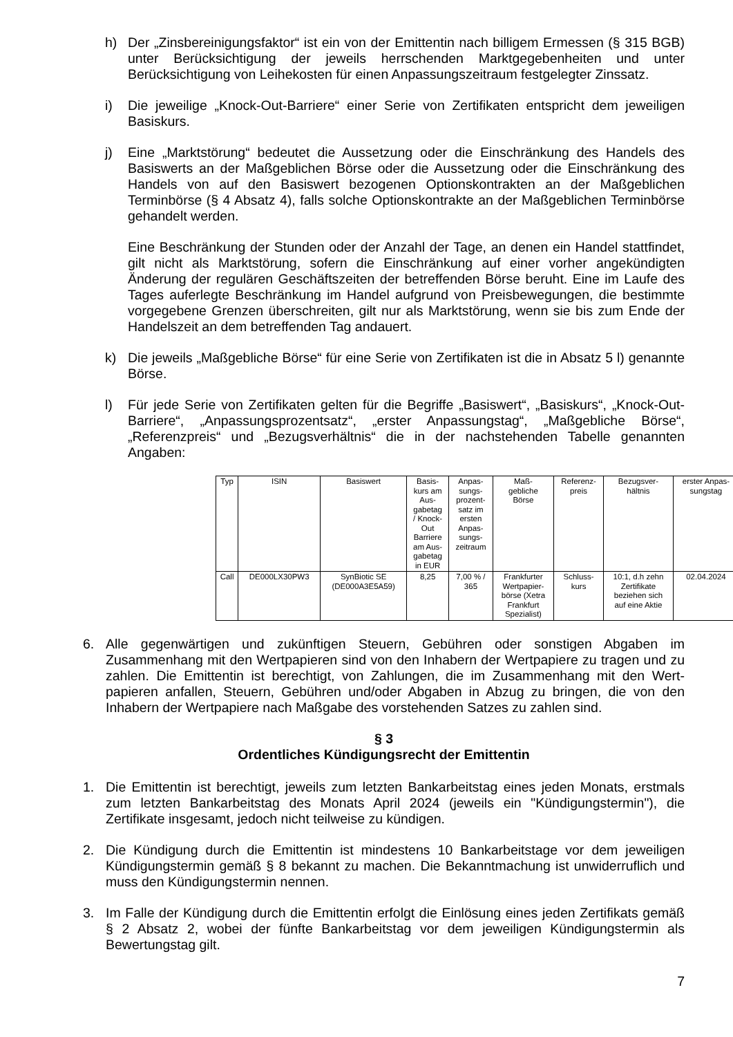h) Der „Zinsbereinigungsfaktor“ ist ein von der Emittentin nach billigem Ermessen (§ 315 BGB) unter Berücksichtigung der jeweils herrschenden Marktgegebenheiten und unter Berücksichtigung von Leihekosten für einen Anpassungszeitraum festgelegter Zinssatz.
i) Die jeweilige „Knock-Out-Barriere“ einer Serie von Zertifikaten entspricht dem jeweiligen Basiskurs.
j) Eine „Marktstörung“ bedeutet die Aussetzung oder die Einschränkung des Handels des Basiswerts an der Maßgeblichen Börse oder die Aussetzung oder die Einschränkung des Handels von auf den Basiswert bezogenen Optionskontrakten an der Maßgeblichen Terminbörse (§ 4 Absatz 4), falls solche Optionskontrakte an der Maßgeblichen Terminbörse gehandelt werden.
Eine Beschränkung der Stunden oder der Anzahl der Tage, an denen ein Handel stattfindet, gilt nicht als Marktstörung, sofern die Einschränkung auf einer vorher angekündigten Änderung der regulären Geschäftszeiten der betreffenden Börse beruht. Eine im Laufe des Tages auferlegte Beschränkung im Handel aufgrund von Preisbewegungen, die bestimmte vorgegebene Grenzen überschreiten, gilt nur als Marktstörung, wenn sie bis zum Ende der Handelszeit an dem betreffenden Tag andauert.
k) Die jeweils „Maßgebliche Börse“ für eine Serie von Zertifikaten ist die in Absatz 5 l) genannte Börse.
l) Für jede Serie von Zertifikaten gelten für die Begriffe „Basiswert“, „Basiskurs“, „Knock-Out-Barriere“, „Anpassungsprozentsatz“, „erster Anpassungstag“, „Maßgebliche Börse“, „Referenzpreis“ und „Bezugsverhältnis“ die in der nachstehenden Tabelle genannten Angaben:
| Typ | ISIN | Basiswert | Basis- kurs am Aus- gabetag / Knock- Out Barriere am Aus- gabetag in EUR | Anpas- sungs- prozent- satz im ersten Anpas- sungs- zeitraum | Maß- gebliche Börse | Referenz- preis | Bezugsver- hältnis | erster Anpas- sungstag |
| --- | --- | --- | --- | --- | --- | --- | --- | --- |
| Call | DE000LX30PW3 | SynBiotic SE (DE000A3E5A59) | 8,25 | 7,00 % / 365 | Frankfurter Wertpapier- börse (Xetra Frankfurt Spezialist) | Schluss- kurs | 10:1, d.h zehn Zertifikate beziehen sich auf eine Aktie | 02.04.2024 |
6. Alle gegenwärtigen und zukünftigen Steuern, Gebühren oder sonstigen Abgaben im Zusammenhang mit den Wertpapieren sind von den Inhabern der Wertpapiere zu tragen und zu zahlen. Die Emittentin ist berechtigt, von Zahlungen, die im Zusammenhang mit den Wert-papieren anfallen, Steuern, Gebühren und/oder Abgaben in Abzug zu bringen, die von den Inhabern der Wertpapiere nach Maßgabe des vorstehenden Satzes zu zahlen sind.
§ 3
Ordentliches Kündigungsrecht der Emittentin
1. Die Emittentin ist berechtigt, jeweils zum letzten Bankarbeitstag eines jeden Monats, erstmals zum letzten Bankarbeitstag des Monats April 2024 (jeweils ein "Kündigungstermin"), die Zertifikate insgesamt, jedoch nicht teilweise zu kündigen.
2. Die Kündigung durch die Emittentin ist mindestens 10 Bankarbeitstage vor dem jeweiligen Kündigungstermin gemäß § 8 bekannt zu machen. Die Bekanntmachung ist unwiderruflich und muss den Kündigungstermin nennen.
3. Im Falle der Kündigung durch die Emittentin erfolgt die Einlösung eines jeden Zertifikats gemäß § 2 Absatz 2, wobei der fünfte Bankarbeitstag vor dem jeweiligen Kündigungstermin als Bewertungstag gilt.
7